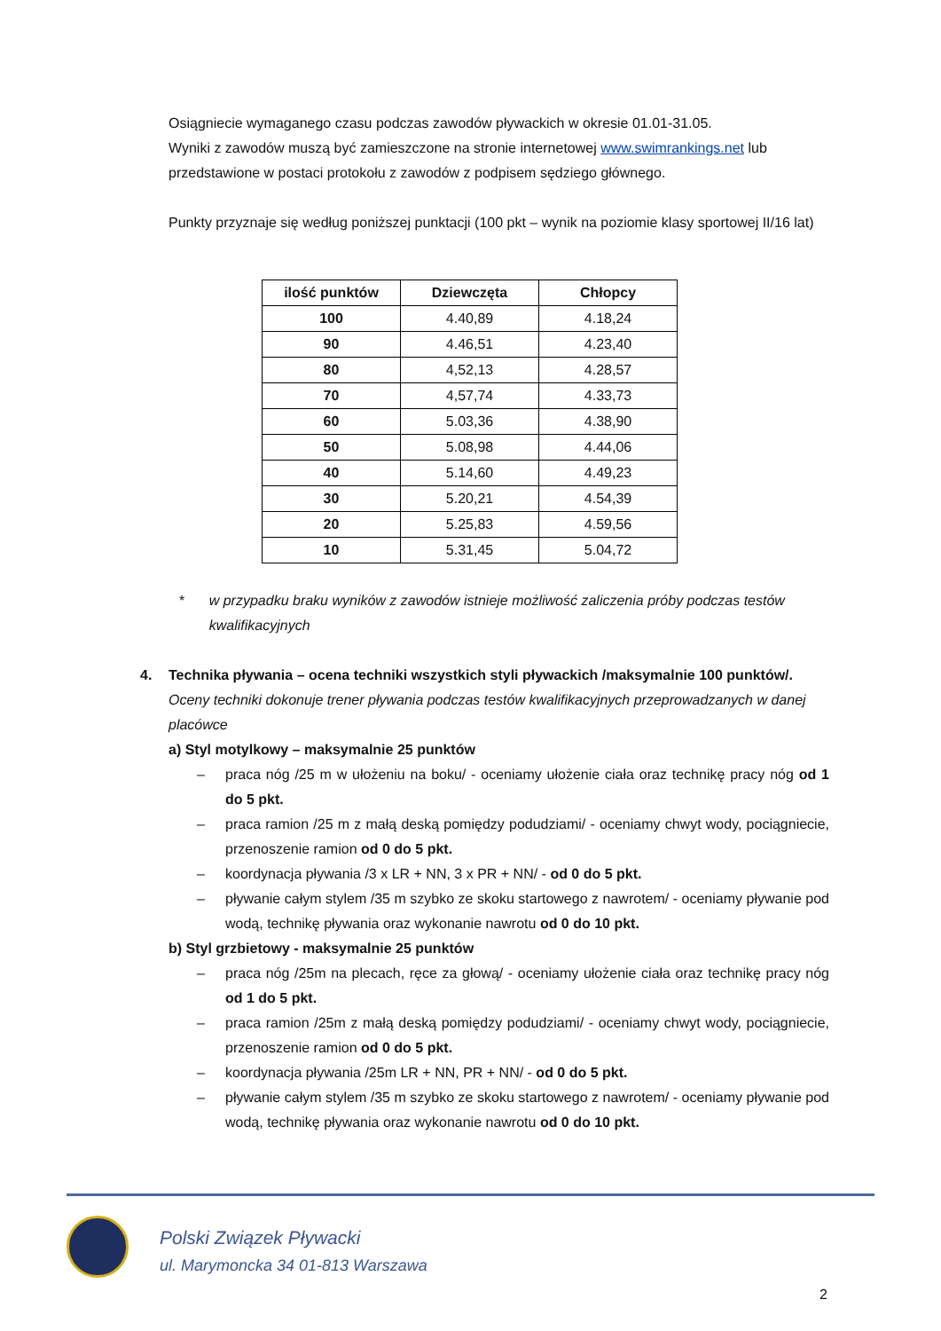Osiągniecie wymaganego czasu podczas zawodów pływackich w okresie 01.01-31.05.
Wyniki z zawodów muszą być zamieszczone na stronie internetowej www.swimrankings.net lub przedstawione w postaci protokołu z zawodów z podpisem sędziego głównego.
Punkty przyznaje się według poniższej punktacji (100 pkt – wynik na poziomie klasy sportowej II/16 lat)
| ilość punktów | Dziewczęta | Chłopcy |
| --- | --- | --- |
| 100 | 4.40,89 | 4.18,24 |
| 90 | 4.46,51 | 4.23,40 |
| 80 | 4,52,13 | 4.28,57 |
| 70 | 4,57,74 | 4.33,73 |
| 60 | 5.03,36 | 4.38,90 |
| 50 | 5.08,98 | 4.44,06 |
| 40 | 5.14,60 | 4.49,23 |
| 30 | 5.20,21 | 4.54,39 |
| 20 | 5.25,83 | 4.59,56 |
| 10 | 5.31,45 | 5.04,72 |
* w przypadku braku wyników z zawodów istnieje możliwość zaliczenia próby podczas testów kwalifikacyjnych
4. Technika pływania – ocena techniki wszystkich styli pływackich /maksymalnie 100 punktów/.
Oceny techniki dokonuje trener pływania podczas testów kwalifikacyjnych przeprowadzanych w danej placówce
a) Styl motylkowy – maksymalnie 25 punktów
– praca nóg /25 m w ułożeniu na boku/ - oceniamy ułożenie ciała oraz technikę pracy nóg od 1 do 5 pkt.
– praca ramion /25 m z małą deską pomiędzy podudziami/ - oceniamy chwyt wody, pociągniecie, przenoszenie ramion od 0 do 5 pkt.
– koordynacja pływania /3 x LR + NN, 3 x PR + NN/ - od 0 do 5 pkt.
– pływanie całym stylem /35 m szybko ze skoku startowego z nawrotem/ - oceniamy pływanie pod wodą, technikę pływania oraz wykonanie nawrotu od 0 do 10 pkt.
b) Styl grzbietowy - maksymalnie 25 punktów
– praca nóg /25m na plecach, ręce za głową/ - oceniamy ułożenie ciała oraz technikę pracy nóg od 1 do 5 pkt.
– praca ramion /25m z małą deską pomiędzy podudziami/ - oceniamy chwyt wody, pociągniecie, przenoszenie ramion od 0 do 5 pkt.
– koordynacja pływania /25m LR + NN, PR + NN/ - od 0 do 5 pkt.
– pływanie całym stylem /35 m szybko ze skoku startowego z nawrotem/ - oceniamy pływanie pod wodą, technikę pływania oraz wykonanie nawrotu od 0 do 10 pkt.
Polski Związek Pływacki
ul. Marymoncka 34 01-813 Warszawa
2